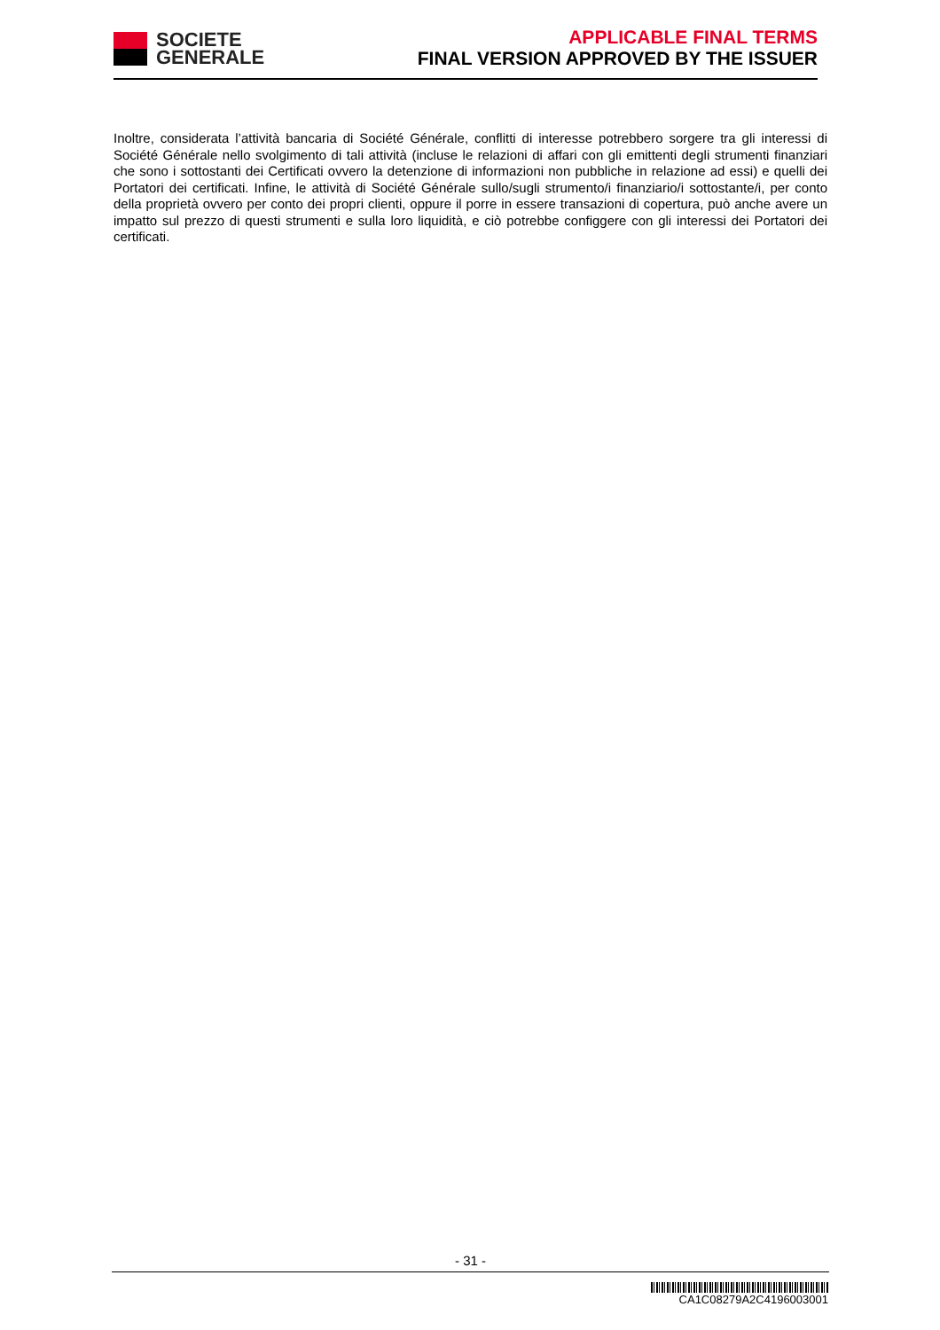SOCIETE
GENERALE
APPLICABLE FINAL TERMS
FINAL VERSION APPROVED BY THE ISSUER
Inoltre, considerata l’attività bancaria di Société Générale, conflitti di interesse potrebbero sorgere tra gli interessi di Société Générale nello svolgimento di tali attività (incluse le relazioni di affari con gli emittenti degli strumenti finanziari che sono i sottostanti dei Certificati ovvero la detenzione di informazioni non pubbliche in relazione ad essi) e quelli dei Portatori dei certificati. Infine, le attività di Société Générale sullo/sugli strumento/i finanziario/i sottostante/i, per conto della proprietà ovvero per conto dei propri clienti, oppure il porre in essere transazioni di copertura, può anche avere un impatto sul prezzo di questi strumenti e sulla loro liquidità, e ciò potrebbe configgere con gli interessi dei Portatori dei certificati.
- 31 -
CA1C08279A2C4196003001